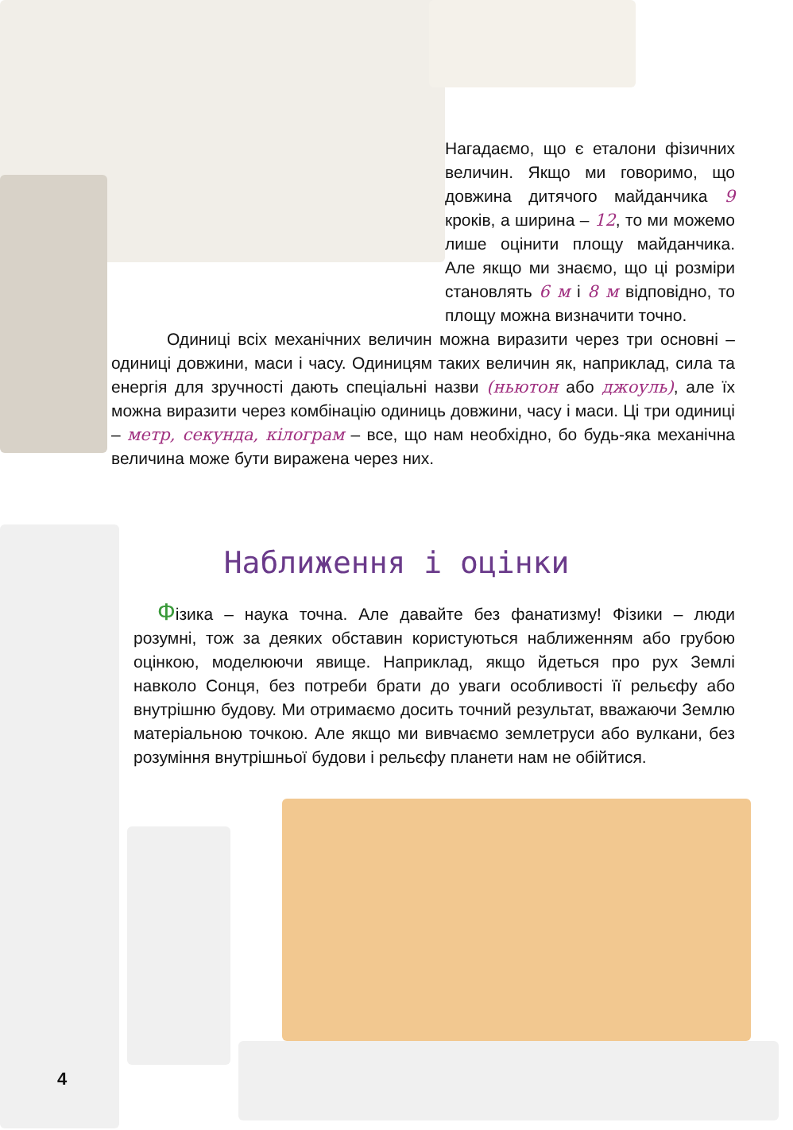Нагадаємо, що є етало­ни фізичних величин. Якщо ми говоримо, що довжина ди­тячого майданчика 9 кроків, а ширина – 12, то ми можемо лише оцінити площу майданчика. Але якщо ми знаємо, що ці розміри становлять 6 м і 8 м відповідно, то площу можна визначити точно.
Одиниці всіх механічних величин можна виразити через три основні – одиниці довжини, маси і часу. Одиницям таких величин як, наприклад, сила та енергія для зручності дають спеціальні назви (ньютон або джоуль), але їх можна виразити через комбінацію одиниць довжини, часу і маси. Ці три одиниці – метр, секунда, кілограм – все, що нам необхідно, бо будь-яка механічна величина може бути виражена через них.
Наближення і оцінки
Фізика – наука точна. Але давайте без фанатизму! Фізики – люди розумні, тож за деяких обставин користуються наближенням або грубою оцінкою, моделюючи явище. Наприклад, якщо йдеться про рух Землі навколо Сонця, без потреби брати до уваги особливості її рельєфу або внутрішню будову. Ми отримаємо досить точний результат, вважаючи Землю матеріальною точкою. Але якщо ми вивчаємо землетруси або вулкани, без розуміння внутрішньої будови і рельєфу планети нам не обійтися.
4